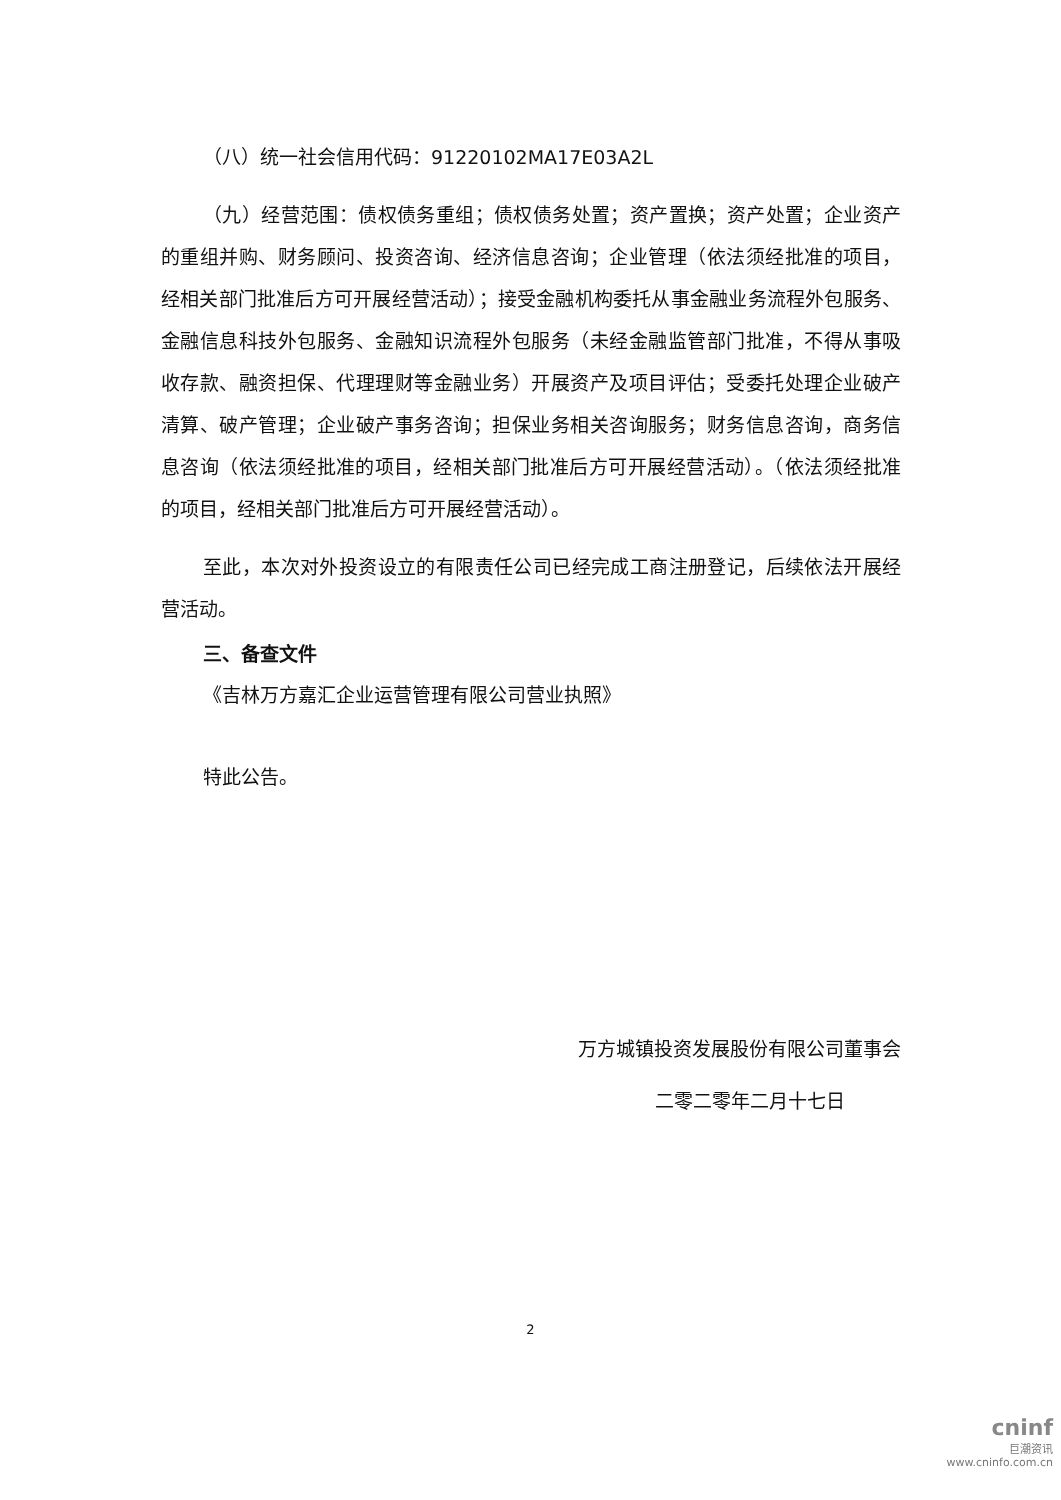（八）统一社会信用代码：91220102MA17E03A2L
（九）经营范围：债权债务重组；债权债务处置；资产置换；资产处置；企业资产的重组并购、财务顾问、投资咨询、经济信息咨询；企业管理（依法须经批准的项目，经相关部门批准后方可开展经营活动）；接受金融机构委托从事金融业务流程外包服务、金融信息科技外包服务、金融知识流程外包服务（未经金融监管部门批准，不得从事吸收存款、融资担保、代理理财等金融业务）开展资产及项目评估；受委托处理企业破产清算、破产管理；企业破产事务咨询；担保业务相关咨询服务；财务信息咨询，商务信息咨询（依法须经批准的项目，经相关部门批准后方可开展经营活动）。（依法须经批准的项目，经相关部门批准后方可开展经营活动）。
至此，本次对外投资设立的有限责任公司已经完成工商注册登记，后续依法开展经营活动。
三、备查文件
《吉林万方嘉汇企业运营管理有限公司营业执照》
特此公告。
万方城镇投资发展股份有限公司董事会
二零二零年二月十七日
2
cninf
巨潮资讯
www.cninfo.com.cn